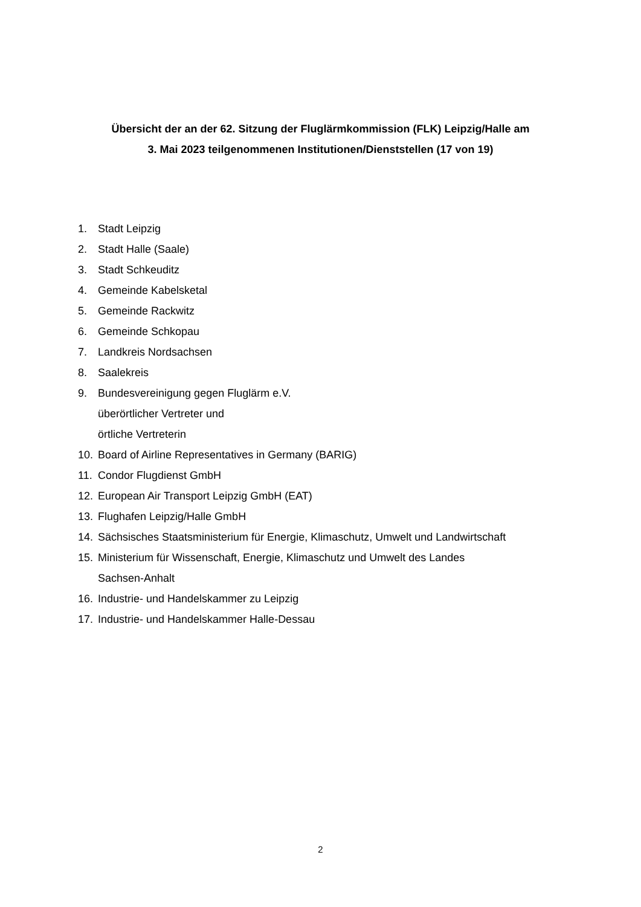Übersicht der an der 62. Sitzung der Fluglärmkommission (FLK) Leipzig/Halle am
3. Mai 2023 teilgenommenen Institutionen/Dienststellen (17 von 19)
1. Stadt Leipzig
2. Stadt Halle (Saale)
3. Stadt Schkeuditz
4. Gemeinde Kabelsketal
5. Gemeinde Rackwitz
6. Gemeinde Schkopau
7. Landkreis Nordsachsen
8. Saalekreis
9. Bundesvereinigung gegen Fluglärm e.V.
überörtlicher Vertreter und
örtliche Vertreterin
10. Board of Airline Representatives in Germany (BARIG)
11. Condor Flugdienst GmbH
12. European Air Transport Leipzig GmbH (EAT)
13. Flughafen Leipzig/Halle GmbH
14. Sächsisches Staatsministerium für Energie, Klimaschutz, Umwelt und Landwirtschaft
15. Ministerium für Wissenschaft, Energie, Klimaschutz und Umwelt des Landes
Sachsen-Anhalt
16. Industrie- und Handelskammer zu Leipzig
17. Industrie- und Handelskammer Halle-Dessau
2